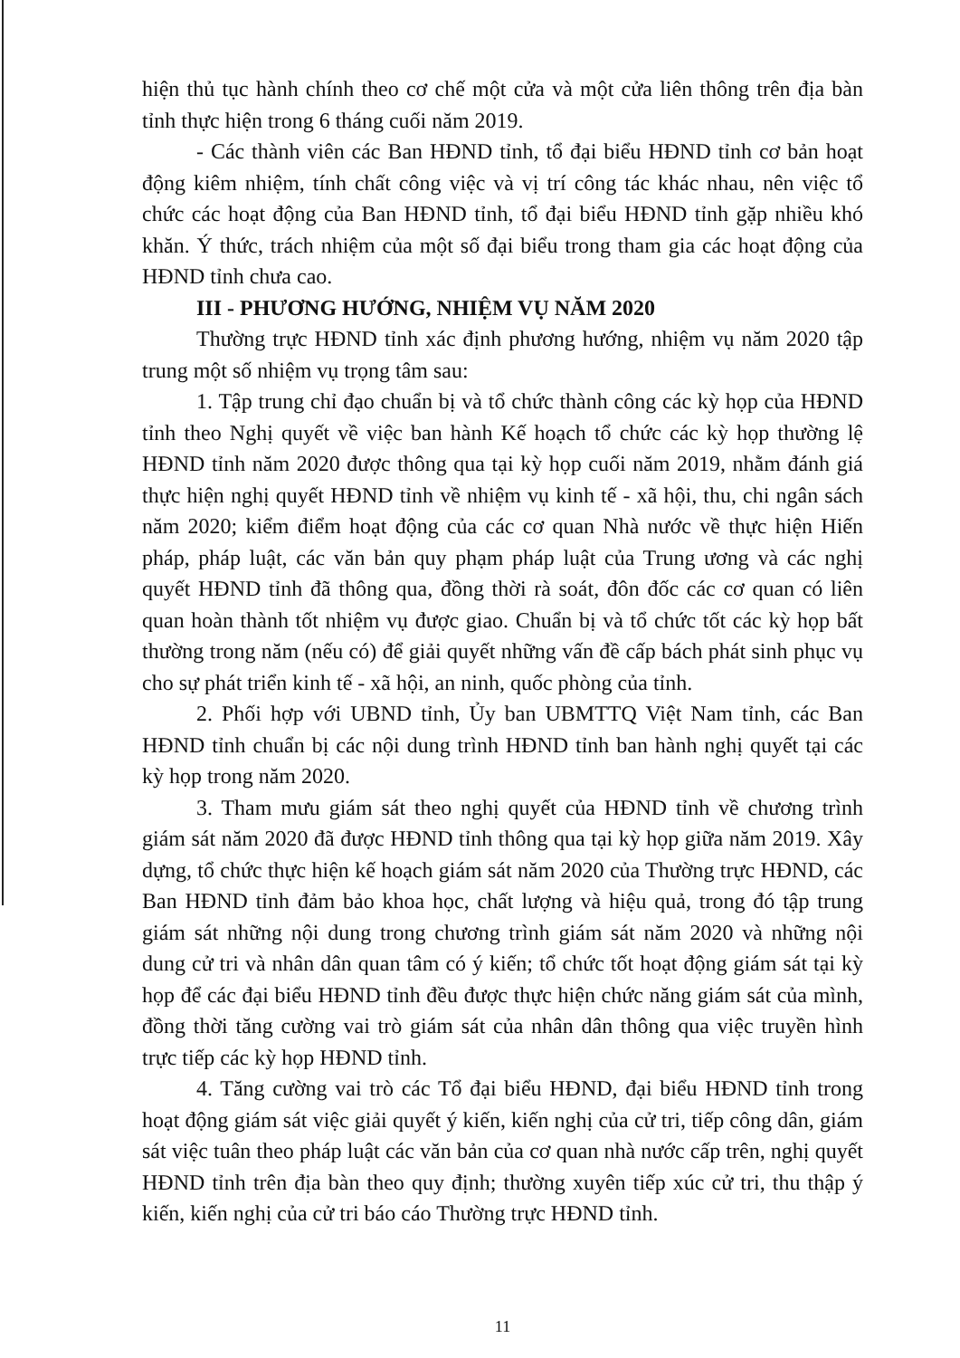hiện thủ tục hành chính theo cơ chế một cửa và một cửa liên thông trên địa bàn tỉnh thực hiện trong 6 tháng cuối năm 2019.
- Các thành viên các Ban HĐND tỉnh, tổ đại biểu HĐND tỉnh cơ bản hoạt động kiêm nhiệm, tính chất công việc và vị trí công tác khác nhau, nên việc tổ chức các hoạt động của Ban HĐND tỉnh, tổ đại biểu HĐND tỉnh gặp nhiều khó khăn. Ý thức, trách nhiệm của một số đại biểu trong tham gia các hoạt động của HĐND tỉnh chưa cao.
III - PHƯƠNG HƯỚNG, NHIỆM VỤ NĂM 2020
Thường trực HĐND tỉnh xác định phương hướng, nhiệm vụ năm 2020 tập trung một số nhiệm vụ trọng tâm sau:
1. Tập trung chỉ đạo chuẩn bị và tổ chức thành công các kỳ họp của HĐND tỉnh theo Nghị quyết về việc ban hành Kế hoạch tổ chức các kỳ họp thường lệ HĐND tỉnh năm 2020 được thông qua tại kỳ họp cuối năm 2019, nhằm đánh giá thực hiện nghị quyết HĐND tỉnh về nhiệm vụ kinh tế - xã hội, thu, chi ngân sách năm 2020; kiểm điểm hoạt động của các cơ quan Nhà nước về thực hiện Hiến pháp, pháp luật, các văn bản quy phạm pháp luật của Trung ương và các nghị quyết HĐND tỉnh đã thông qua, đồng thời rà soát, đôn đốc các cơ quan có liên quan hoàn thành tốt nhiệm vụ được giao. Chuẩn bị và tổ chức tốt các kỳ họp bất thường trong năm (nếu có) để giải quyết những vấn đề cấp bách phát sinh phục vụ cho sự phát triển kinh tế - xã hội, an ninh, quốc phòng của tỉnh.
2. Phối hợp với UBND tỉnh, Ủy ban UBMTTQ Việt Nam tỉnh, các Ban HĐND tỉnh chuẩn bị các nội dung trình HĐND tỉnh ban hành nghị quyết tại các kỳ họp trong năm 2020.
3. Tham mưu giám sát theo nghị quyết của HĐND tỉnh về chương trình giám sát năm 2020 đã được HĐND tỉnh thông qua tại kỳ họp giữa năm 2019. Xây dựng, tổ chức thực hiện kế hoạch giám sát năm 2020 của Thường trực HĐND, các Ban HĐND tỉnh đảm bảo khoa học, chất lượng và hiệu quả, trong đó tập trung giám sát những nội dung trong chương trình giám sát năm 2020 và những nội dung cử tri và nhân dân quan tâm có ý kiến; tổ chức tốt hoạt động giám sát tại kỳ họp để các đại biểu HĐND tỉnh đều được thực hiện chức năng giám sát của mình, đồng thời tăng cường vai trò giám sát của nhân dân thông qua việc truyền hình trực tiếp các kỳ họp HĐND tỉnh.
4. Tăng cường vai trò các Tổ đại biểu HĐND, đại biểu HĐND tỉnh trong hoạt động giám sát việc giải quyết ý kiến, kiến nghị của cử tri, tiếp công dân, giám sát việc tuân theo pháp luật các văn bản của cơ quan nhà nước cấp trên, nghị quyết HĐND tỉnh trên địa bàn theo quy định; thường xuyên tiếp xúc cử tri, thu thập ý kiến, kiến nghị của cử tri báo cáo Thường trực HĐND tỉnh.
11